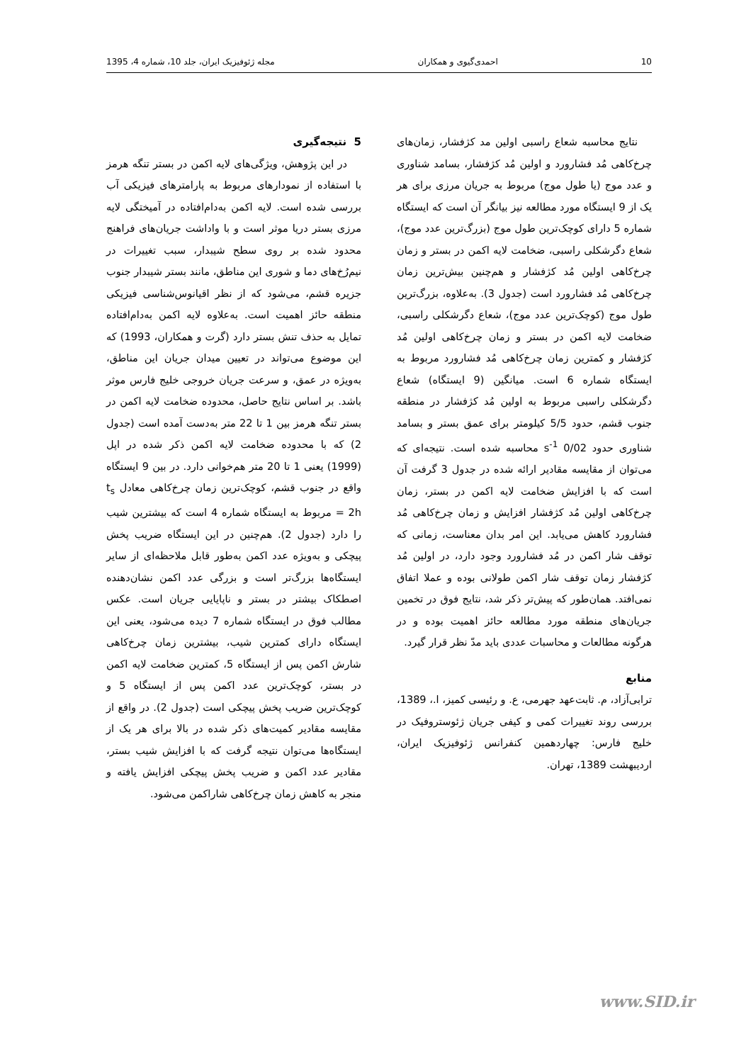10 احمدی‌گیوی و همکاران مجله ژئوفیزیک ایران، جلد 10، شماره 4، 1395
5 نتیجه‌گیری
در این پژوهش، ویژگی‌های لایه اکمن در بستر تنگه هرمز با استفاده از نمودارهای مربوط به پارامترهای فیزیکی آب بررسی شده است. لایه اکمن به‌دام‌افتاده در آمیختگی لایه مرزی بستر دریا موثر است و با واداشت جریان‌های فراهنج محدود شده بر روی سطح شیبدار، سبب تغییرات در نیم‌رُخ‌های دما و شوری این مناطق، مانند بستر شیبدار جنوب جزیره قشم، می‌شود که از نظر اقیانوس‌شناسی فیزیکی منطقه حائز اهمیت است. به‌علاوه لایه اکمن به‌دام‌افتاده تمایل به حذف تنش بستر دارد (گرت و همکاران، 1993) که این موضوع می‌تواند در تعیین میدان جریان این مناطق، به‌ویژه در عمق، و سرعت جریان خروجی خلیج فارس موثر باشد. بر اساس نتایج حاصل، محدوده ضخامت لایه اکمن در بستر تنگه هرمز بین 1 تا 22 متر به‌دست آمده است (جدول 2) که با محدوده ضخامت لایه اکمن ذکر شده در اپل (1999) یعنی 1 تا 20 متر هم‌خوانی دارد. در بین 9 ایستگاه واقع در جنوب قشم، کوچک‌ترین زمان چرخ‌کاهی معادل t<sub>s</sub> = 2h مربوط به ایستگاه شماره 4 است که بیشترین شیب را دارد (جدول 2). هم‌چنین در این ایستگاه ضریب پخش پیچکی و به‌ویژه عدد اکمن به‌طور قابل ملاحظه‌ای از سایر ایستگاه‌ها بزرگ‌تر است و بزرگی عدد اکمن نشان‌دهنده اصطکاک بیشتر در بستر و ناپایایی جریان است. عکس مطالب فوق در ایستگاه شماره 7 دیده می‌شود، یعنی این ایستگاه دارای کمترین شیب، بیشترین زمان چرخ‌کاهی شارش اکمن پس از ایستگاه 5، کمترین ضخامت لایه اکمن در بستر، کوچک‌ترین عدد اکمن پس از ایستگاه 5 و کوچک‌ترین ضریب پخش پیچکی است (جدول 2). در واقع از مقایسه مقادیر کمیت‌های ذکر شده در بالا برای هر یک از ایستگاه‌ها می‌توان نتیجه گرفت که با افزایش شیب بستر، مقادیر عدد اکمن و ضریب پخش پیچکی افزایش یافته و منجر به کاهش زمان چرخ‌کاهی شاراکمن می‌شود.
نتایج محاسبه شعاع راسبی اولین مد کژفشار، زمان‌های چرخ‌کاهی مُد فشارورد و اولین مُد کژفشار، بسامد شناوری و عدد موج (یا طول موج) مربوط به جریان مرزی برای هر یک از 9 ایستگاه مورد مطالعه نیز بیانگر آن است که ایستگاه شماره 5 دارای کوچک‌ترین طول موج (بزرگ‌ترین عدد موج)، شعاع دگرشکلی راسبی، ضخامت لایه اکمن در بستر و زمان چرخ‌کاهی اولین مُد کژفشار و هم‌چنین بیش‌ترین زمان چرخ‌کاهی مُد فشارورد است (جدول 3). به‌علاوه، بزرگ‌ترین طول موج (کوچک‌ترین عدد موج)، شعاع دگرشکلی راسبی، ضخامت لایه اکمن در بستر و زمان چرخ‌کاهی اولین مُد کژفشار و کمترین زمان چرخ‌کاهی مُد فشارورد مربوط به ایستگاه شماره 6 است. میانگین (9 ایستگاه) شعاع دگرشکلی راسبی مربوط به اولین مُد کژفشار در منطقه جنوب قشم، حدود 5/5 کیلومتر برای عمق بستر و بسامد شناوری حدود 0/02 s<sup>-1</sup> محاسبه شده است. نتیجه‌ای که می‌توان از مقایسه مقادیر ارائه شده در جدول 3 گرفت آن است که با افزایش ضخامت لایه اکمن در بستر، زمان چرخ‌کاهی اولین مُد کژفشار افزایش و زمان چرخ‌کاهی مُد فشارورد کاهش می‌یابد. این امر بدان معناست، زمانی که توقف شار اکمن در مُد فشارورد وجود دارد، در اولین مُد کژفشار زمان توقف شار اکمن طولانی بوده و عملا اتفاق نمی‌افتد. همان‌طور که پیش‌تر ذکر شد، نتایج فوق در تخمین جریان‌های منطقه مورد مطالعه حائز اهمیت بوده و در هرگونه مطالعات و محاسبات عددی باید مدّ نظر قرار گیرد.
منابع
ترابی‌آزاد، م. ثابت‌عهد جهرمی، ع. و رئیسی کمیز، ا.، 1389، بررسی روند تغییرات کمی و کیفی جریان ژئوستروفیک در خلیج فارس: چهاردهمین کنفرانس ژئوفیزیک ایران، اردیبهشت 1389، تهران.
www.SID.ir